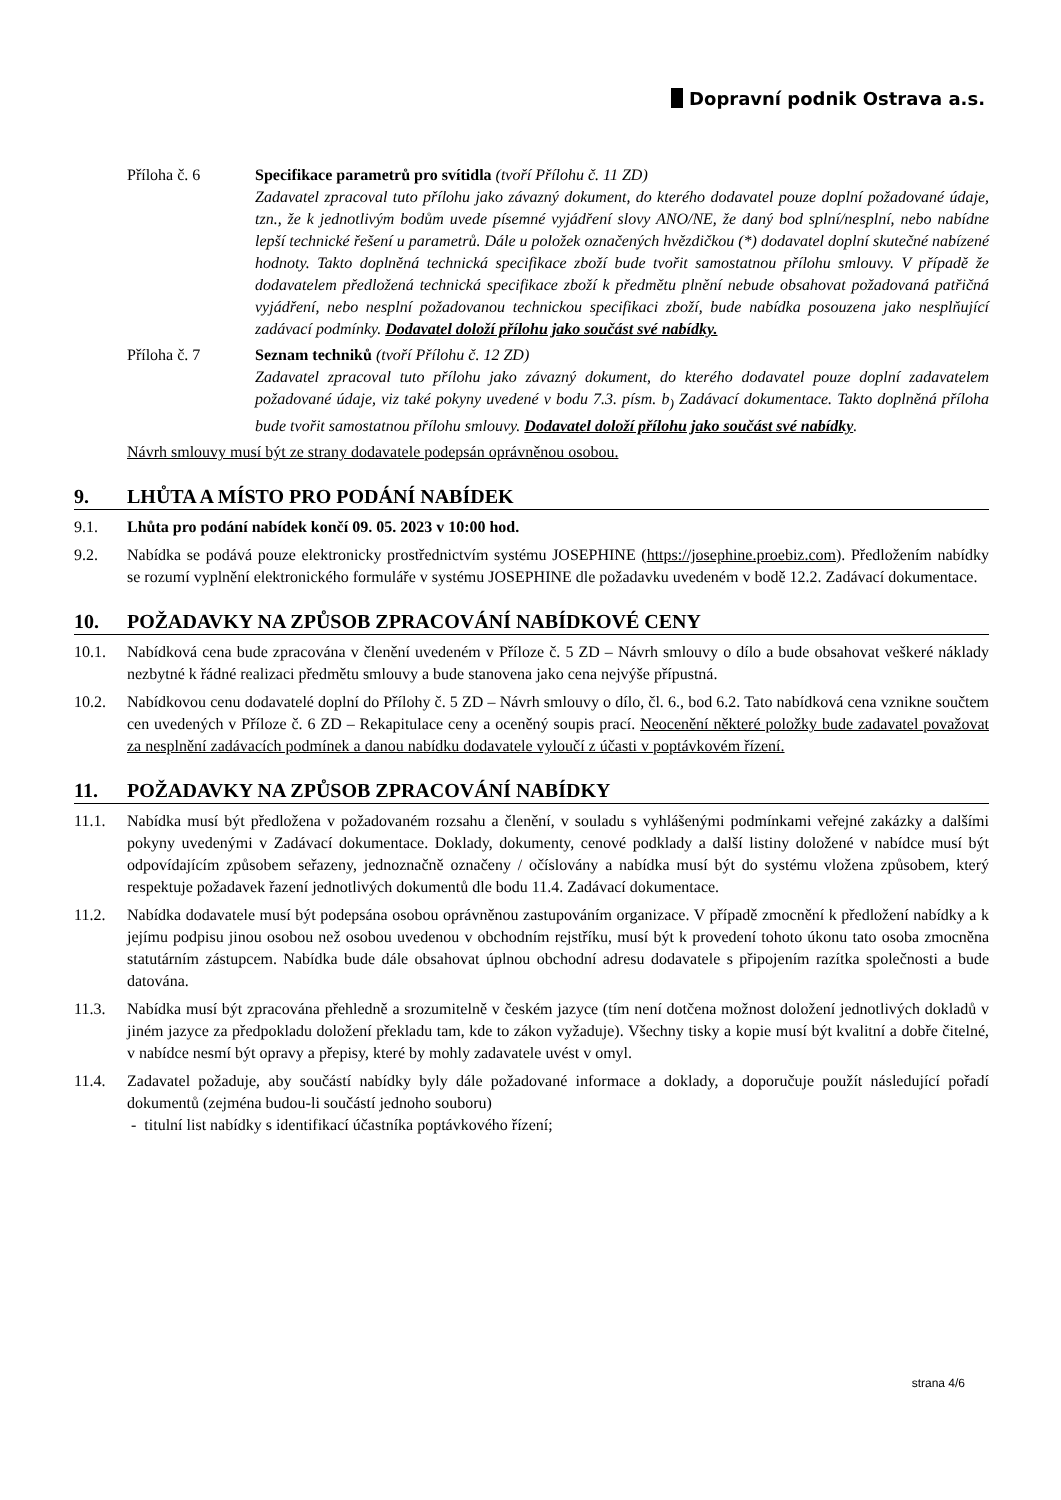Dopravní podnik Ostrava a.s.
Příloha č. 6 Specifikace parametrů pro svítidla (tvoří Přílohu č. 11 ZD)
Zadavatel zpracoval tuto přílohu jako závazný dokument, do kterého dodavatel pouze doplní požadované údaje, tzn., že k jednotlivým bodům uvede písemné vyjádření slovy ANO/NE, že daný bod splní/nesplní, nebo nabídne lepší technické řešení u parametrů. Dále u položek označených hvězdičkou (*) dodavatel doplní skutečné nabízené hodnoty. Takto doplněná technická specifikace zboží bude tvořit samostatnou přílohu smlouvy. V případě že dodavatelem předložená technická specifikace zboží k předmětu plnění nebude obsahovat požadovaná patřičná vyjádření, nebo nesplní požadovanou technickou specifikaci zboží, bude nabídka posouzena jako nesplňující zadávací podmínky. Dodavatel doloží přílohu jako součást své nabídky.
Příloha č. 7 Seznam techniků (tvoří Přílohu č. 12 ZD)
Zadavatel zpracoval tuto přílohu jako závazný dokument, do kterého dodavatel pouze doplní zadavatelem požadované údaje, viz také pokyny uvedené v bodu 7.3. písm. b<sub>)</sub> Zadávací dokumentace. Takto doplněná příloha bude tvořit samostatnou přílohu smlouvy. Dodavatel doloží přílohu jako součást své nabídky.
Návrh smlouvy musí být ze strany dodavatele podepsán oprávněnou osobou.
9. LHŮTA A MÍSTO PRO PODÁNÍ NABÍDEK
9.1. Lhůta pro podání nabídek končí 09. 05. 2023 v 10:00 hod.
9.2. Nabídka se podává pouze elektronicky prostřednictvím systému JOSEPHINE (https://josephine.proebiz.com). Předložením nabídky se rozumí vyplnění elektronického formuláře v systému JOSEPHINE dle požadavku uvedeném v bodě 12.2. Zadávací dokumentace.
10. POŽADAVKY NA ZPŮSOB ZPRACOVÁNÍ NABÍDKOVÉ CENY
10.1. Nabídková cena bude zpracována v členění uvedeném v Příloze č. 5 ZD – Návrh smlouvy o dílo a bude obsahovat veškeré náklady nezbytné k řádné realizaci předmětu smlouvy a bude stanovena jako cena nejvýše přípustná.
10.2. Nabídkovou cenu dodavatelé doplní do Přílohy č. 5 ZD – Návrh smlouvy o dílo, čl. 6., bod 6.2. Tato nabídková cena vznikne součtem cen uvedených v Příloze č. 6 ZD – Rekapitulace ceny a oceněný soupis prací. Neocenění některé položky bude zadavatel považovat za nesplnění zadávacích podmínek a danou nabídku dodavatele vyloučí z účasti v poptávkovém řízení.
11. POŽADAVKY NA ZPŮSOB ZPRACOVÁNÍ NABÍDKY
11.1. Nabídka musí být předložena v požadovaném rozsahu a členění, v souladu s vyhlášenými podmínkami veřejné zakázky a dalšími pokyny uvedenými v Zadávací dokumentace. Doklady, dokumenty, cenové podklady a další listiny doložené v nabídce musí být odpovídajícím způsobem seřazeny, jednoznačně označeny / očíslovány a nabídka musí být do systému vložena způsobem, který respektuje požadavek řazení jednotlivých dokumentů dle bodu 11.4. Zadávací dokumentace.
11.2. Nabídka dodavatele musí být podepsána osobou oprávněnou zastupováním organizace. V případě zmocnění k předložení nabídky a k jejímu podpisu jinou osobou než osobou uvedenou v obchodním rejstříku, musí být k provedení tohoto úkonu tato osoba zmocněna statutárním zástupcem. Nabídka bude dále obsahovat úplnou obchodní adresu dodavatele s připojením razítka společnosti a bude datována.
11.3. Nabídka musí být zpracována přehledně a srozumitelně v českém jazyce (tím není dotčena možnost doložení jednotlivých dokladů v jiném jazyce za předpokladu doložení překladu tam, kde to zákon vyžaduje). Všechny tisky a kopie musí být kvalitní a dobře čitelné, v nabídce nesmí být opravy a přepisy, které by mohly zadavatele uvést v omyl.
11.4. Zadavatel požaduje, aby součástí nabídky byly dále požadované informace a doklady, a doporučuje použít následující pořadí dokumentů (zejména budou-li součástí jednoho souboru)
- titulní list nabídky s identifikací účastníka poptávkového řízení;
strana 4/6